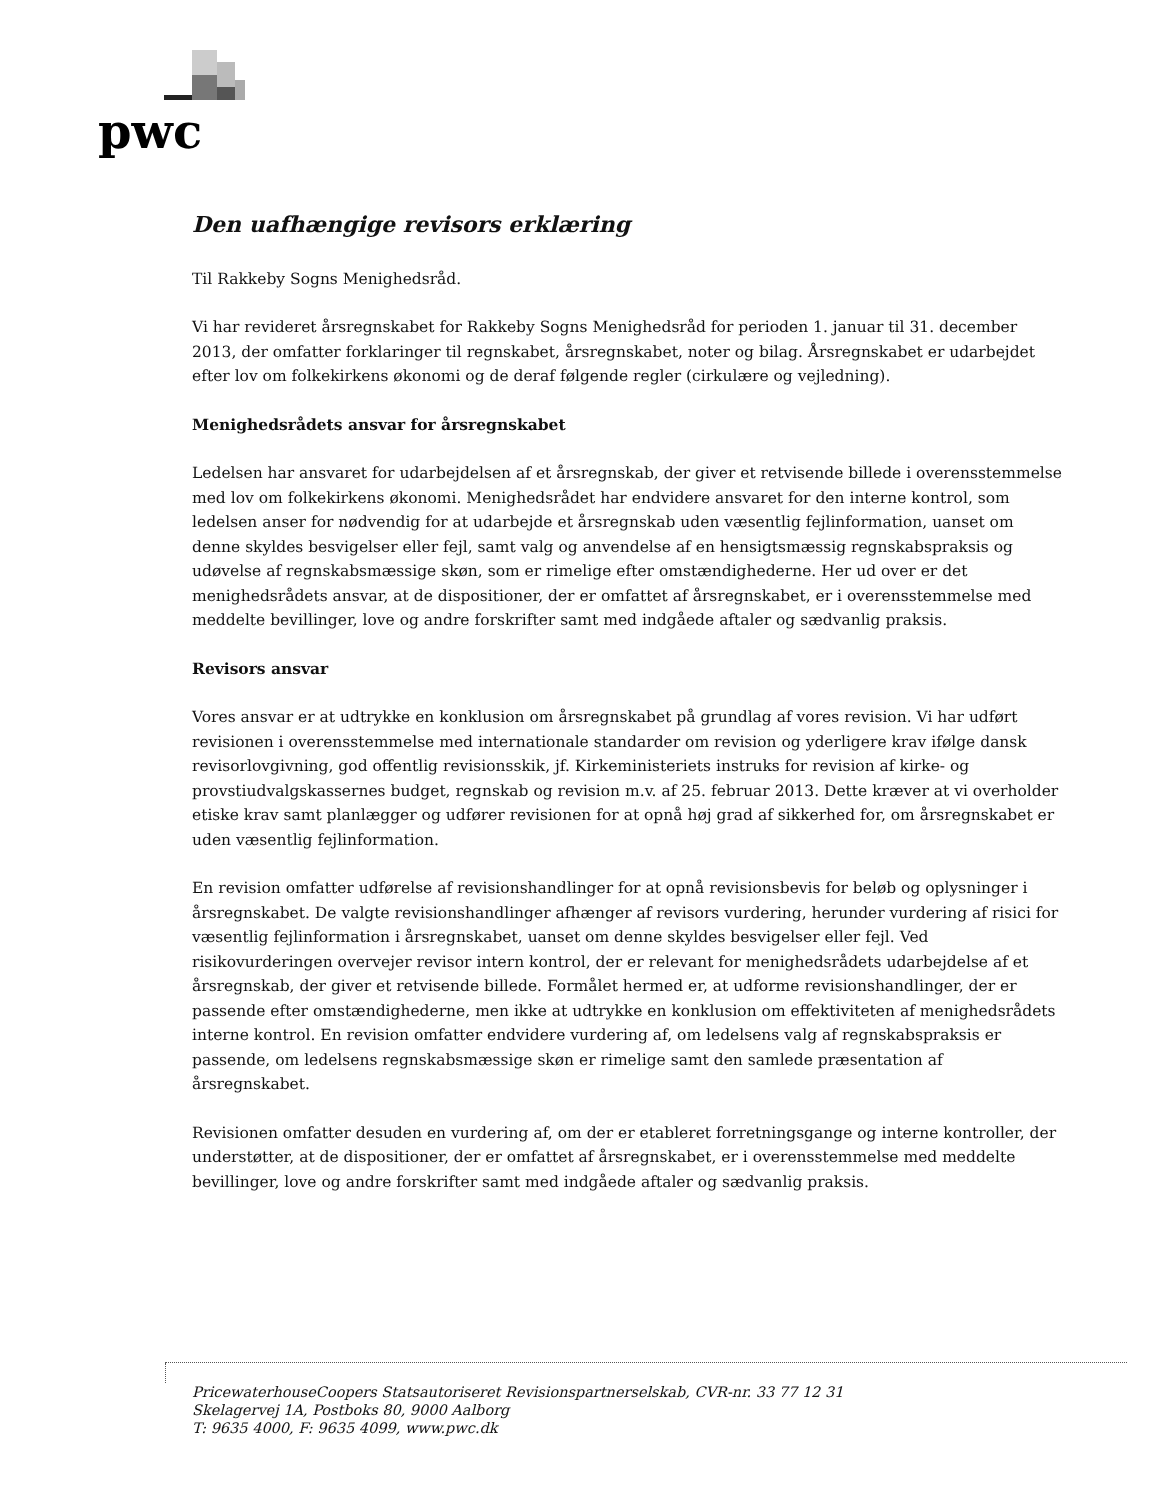pwc
Den uafhængige revisors erklæring
Til Rakkeby Sogns Menighedsråd.
Vi har revideret årsregnskabet for Rakkeby Sogns Menighedsråd for perioden 1. januar til 31. december 2013, der omfatter forklaringer til regnskabet, årsregnskabet, noter og bilag. Årsregnskabet er udarbejdet efter lov om folkekirkens økonomi og de deraf følgende regler (cirkulære og vejledning).
Menighedsrådets ansvar for årsregnskabet
Ledelsen har ansvaret for udarbejdelsen af et årsregnskab, der giver et retvisende billede i overensstemmelse med lov om folkekirkens økonomi. Menighedsrådet har endvidere ansvaret for den interne kontrol, som ledelsen anser for nødvendig for at udarbejde et årsregnskab uden væsentlig fejlinformation, uanset om denne skyldes besvigelser eller fejl, samt valg og anvendelse af en hensigtsmæssig regnskabspraksis og udøvelse af regnskabsmæssige skøn, som er rimelige efter omstændighederne. Her ud over er det menighedsrådets ansvar, at de dispositioner, der er omfattet af årsregnskabet, er i overensstemmelse med meddelte bevillinger, love og andre forskrifter samt med indgåede aftaler og sædvanlig praksis.
Revisors ansvar
Vores ansvar er at udtrykke en konklusion om årsregnskabet på grundlag af vores revision. Vi har udført revisionen i overensstemmelse med internationale standarder om revision og yderligere krav ifølge dansk revisorlovgivning, god offentlig revisionsskik, jf. Kirkeministeriets instruks for revision af kirke- og provstiudvalgskassernes budget, regnskab og revision m.v. af 25. februar 2013. Dette kræver at vi overholder etiske krav samt planlægger og udfører revisionen for at opnå høj grad af sikkerhed for, om årsregnskabet er uden væsentlig fejlinformation.
En revision omfatter udførelse af revisionshandlinger for at opnå revisionsbevis for beløb og oplysninger i årsregnskabet. De valgte revisionshandlinger afhænger af revisors vurdering, herunder vurdering af risici for væsentlig fejlinformation i årsregnskabet, uanset om denne skyldes besvigelser eller fejl. Ved risikovurderingen overvejer revisor intern kontrol, der er relevant for menighedsrådets udarbejdelse af et årsregnskab, der giver et retvisende billede. Formålet hermed er, at udforme revisionshandlinger, der er passende efter omstændighederne, men ikke at udtrykke en konklusion om effektiviteten af menighedsrådets interne kontrol. En revision omfatter endvidere vurdering af, om ledelsens valg af regnskabspraksis er passende, om ledelsens regnskabsmæssige skøn er rimelige samt den samlede præsentation af årsregnskabet.
Revisionen omfatter desuden en vurdering af, om der er etableret forretningsgange og interne kontroller, der understøtter, at de dispositioner, der er omfattet af årsregnskabet, er i overensstemmelse med meddelte bevillinger, love og andre forskrifter samt med indgåede aftaler og sædvanlig praksis.
PricewaterhouseCoopers Statsautoriseret Revisionspartnerselskab, CVR-nr. 33 77 12 31
Skelagervej 1A, Postboks 80, 9000 Aalborg
T: 9635 4000, F: 9635 4099, www.pwc.dk